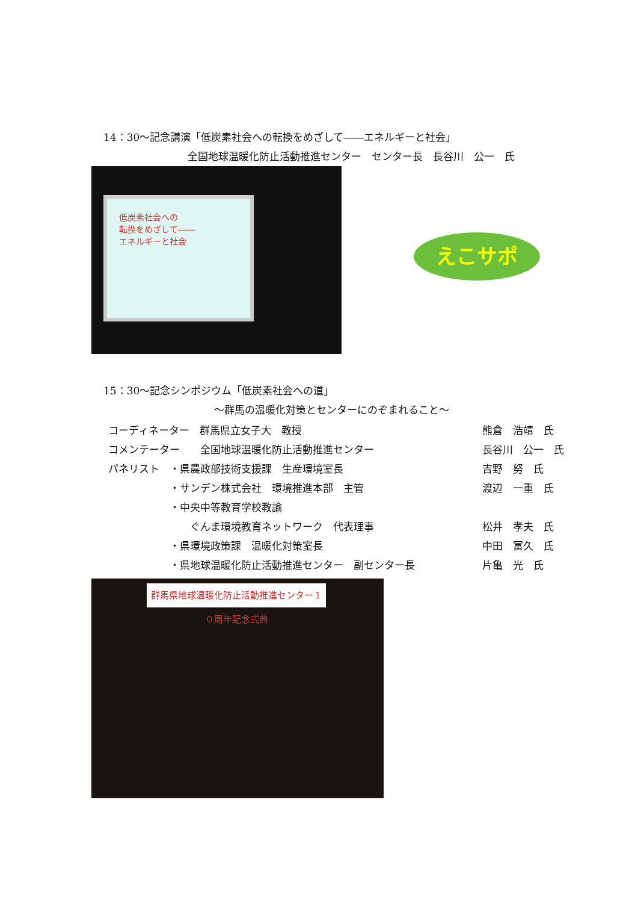14：30～記念講演「低炭素社会への転換をめざして――エネルギーと社会」
全国地球温暖化防止活動推進センター　センター長　長谷川　公一　氏
低炭素社会への 転換をめざして―― エネルギーと社会
えこサポ
15：30～記念シンポジウム「低炭素社会への道」
～群馬の温暖化対策とセンターにのぞまれること～
| コーディネーター 群馬県立女子大 教授 | | 熊倉 浩靖 氏 |
| コメンテーター 全国地球温暖化防止活動推進センター | | 長谷川 公一 氏 |
| パネリスト ・県農政部技術支援課 生産環境室長 | | 吉野 努 氏 |
| ・サンデン株式会社 環境推進本部 主管 | | 渡辺 一重 氏 |
| ・中央中等教育学校教諭 | | |
| ぐんま環境教育ネットワーク 代表理事 | | 松井 孝夫 氏 |
| ・県環境政策課 温暖化対策室長 | | 中田 富久 氏 |
| ・県地球温暖化防止活動推進センター 副センター長 | | 片亀 光 氏 |
群馬県地球温暖化防止活動推進センター１０周年記念式典